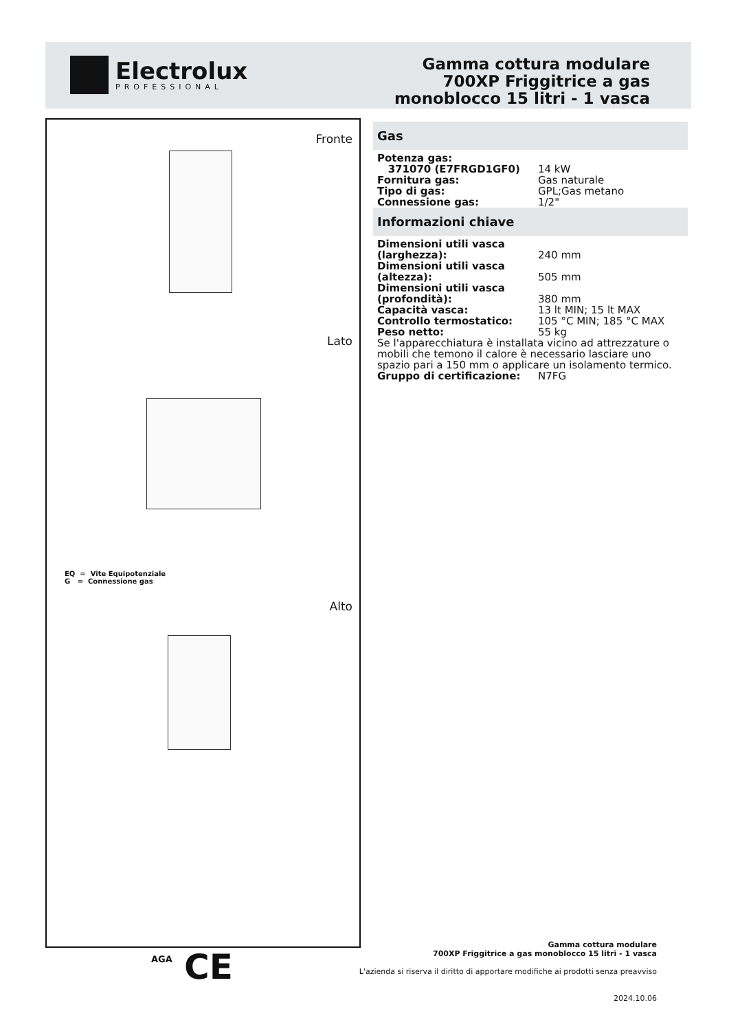Electrolux
PROFESSIONAL
Gamma cottura modulare
700XP Friggitrice a gas
monoblocco 15 litri - 1 vasca
Fronte
Lato
EQ = Vite Equipotenziale
G = Connessione gas
Alto
Gas
| Potenza gas: | |
| 371070 (E7FRGD1GF0) | 14 kW |
| Fornitura gas: | Gas naturale |
| Tipo di gas: | GPL;Gas metano |
| Connessione gas: | 1/2" |
Informazioni chiave
| Dimensioni utili vasca (larghezza): | 240 mm |
| Dimensioni utili vasca (altezza): | 505 mm |
| Dimensioni utili vasca (profondità): | 380 mm |
| Capacità vasca: | 13 lt MIN; 15 lt MAX |
| Controllo termostatico: | 105 °C MIN; 185 °C MAX |
| Peso netto: | 55 kg |
| Se l'apparecchiatura è installata vicino ad attrezzature o mobili che temono il calore è necessario lasciare uno spazio pari a 150 mm o applicare un isolamento termico. | |
| Gruppo di certificazione: | N7FG |
AGA CE
Gamma cottura modulare
700XP Friggitrice a gas monoblocco 15 litri - 1 vasca
L'azienda si riserva il diritto di apportare modifiche ai prodotti senza preavviso
2024.10.06